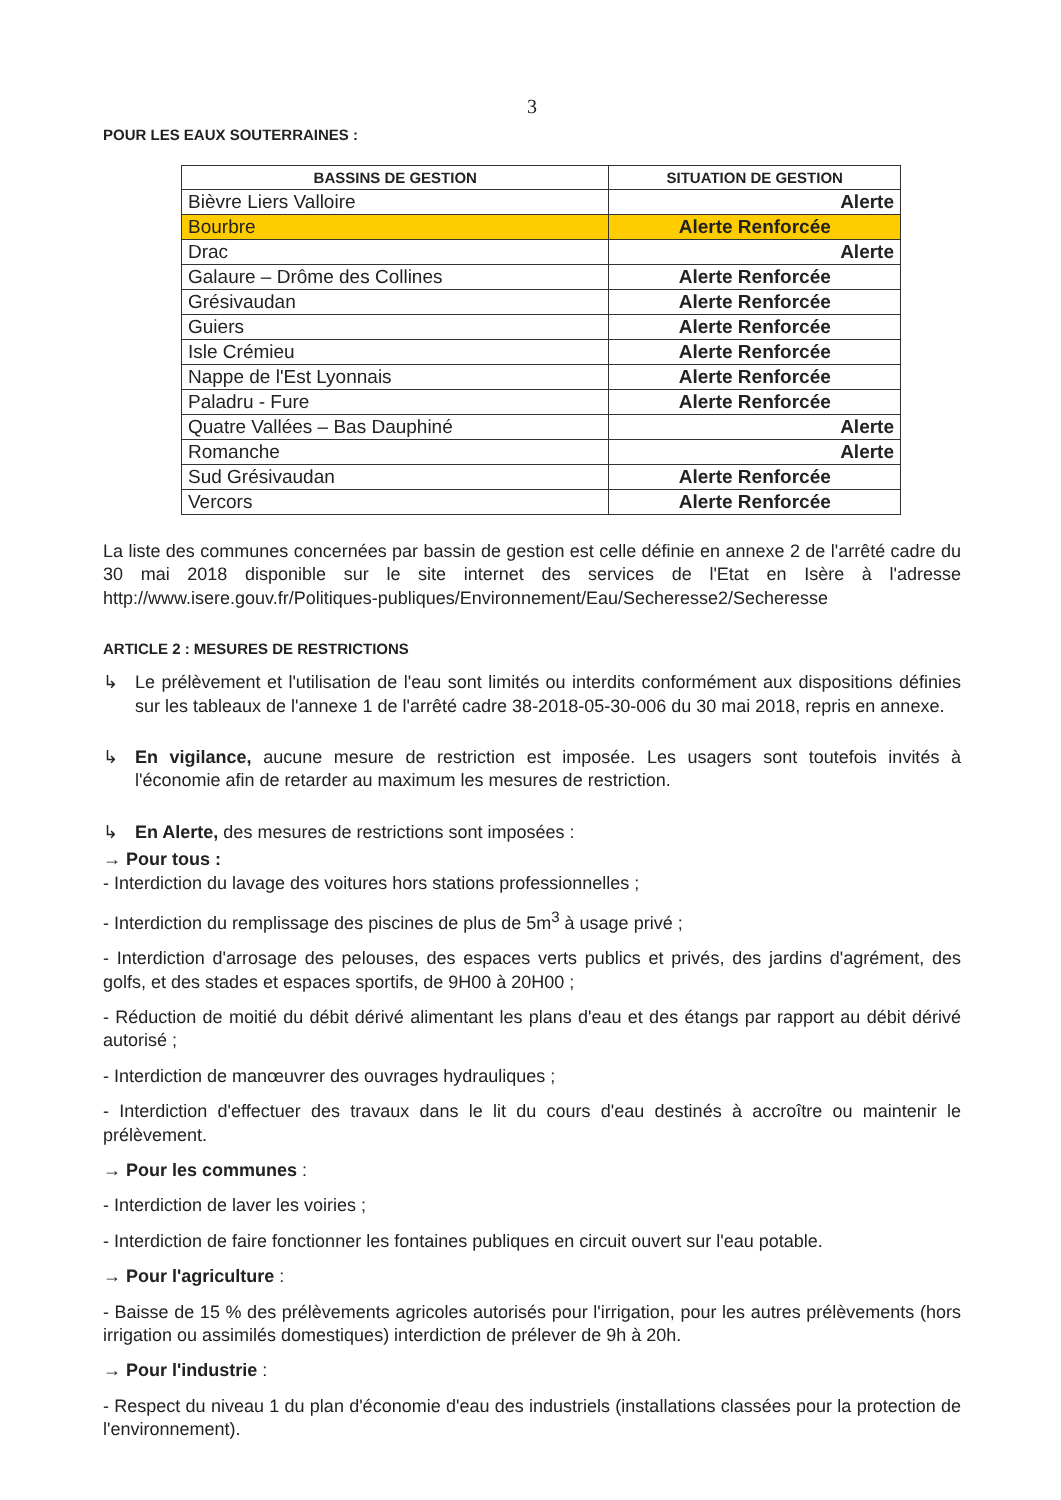3
POUR LES EAUX SOUTERRAINES :
| BASSINS DE GESTION | SITUATION DE GESTION |
| --- | --- |
| Bièvre Liers Valloire | Alerte |
| Bourbre | Alerte Renforcée |
| Drac | Alerte |
| Galaure – Drôme des Collines | Alerte Renforcée |
| Grésivaudan | Alerte Renforcée |
| Guiers | Alerte Renforcée |
| Isle Crémieu | Alerte Renforcée |
| Nappe de l'Est Lyonnais | Alerte Renforcée |
| Paladru - Fure | Alerte Renforcée |
| Quatre Vallées – Bas Dauphiné | Alerte |
| Romanche | Alerte |
| Sud Grésivaudan | Alerte Renforcée |
| Vercors | Alerte Renforcée |
La liste des communes concernées par bassin de gestion est celle définie en annexe 2 de l'arrêté cadre du 30 mai 2018 disponible sur le site internet des services de l'Etat en Isère à l'adresse http://www.isere.gouv.fr/Politiques-publiques/Environnement/Eau/Secheresse2/Secheresse
ARTICLE 2 : MESURES DE RESTRICTIONS
↳
Le prélèvement et l'utilisation de l'eau sont limités ou interdits conformément aux dispositions définies sur les tableaux de l'annexe 1 de l'arrêté cadre 38-2018-05-30-006 du 30 mai 2018, repris en annexe.
↳
En vigilance, aucune mesure de restriction est imposée. Les usagers sont toutefois invités à l'économie afin de retarder au maximum les mesures de restriction.
↳
En Alerte, des mesures de restrictions sont imposées :
→ Pour tous :
- Interdiction du lavage des voitures hors stations professionnelles ;
- Interdiction du remplissage des piscines de plus de 5m<sup>3</sup> à usage privé ;
- Interdiction d'arrosage des pelouses, des espaces verts publics et privés, des jardins d'agrément, des golfs, et des stades et espaces sportifs, de 9H00 à 20H00 ;
- Réduction de moitié du débit dérivé alimentant les plans d'eau et des étangs par rapport au débit dérivé autorisé ;
- Interdiction de manœuvrer des ouvrages hydrauliques ;
- Interdiction d'effectuer des travaux dans le lit du cours d'eau destinés à accroître ou maintenir le prélèvement.
→ Pour les communes :
- Interdiction de laver les voiries ;
- Interdiction de faire fonctionner les fontaines publiques en circuit ouvert sur l'eau potable.
→ Pour l'agriculture :
- Baisse de 15 % des prélèvements agricoles autorisés pour l'irrigation, pour les autres prélèvements (hors irrigation ou assimilés domestiques) interdiction de prélever de 9h à 20h.
→ Pour l'industrie :
- Respect du niveau 1 du plan d'économie d'eau des industriels (installations classées pour la protection de l'environnement).